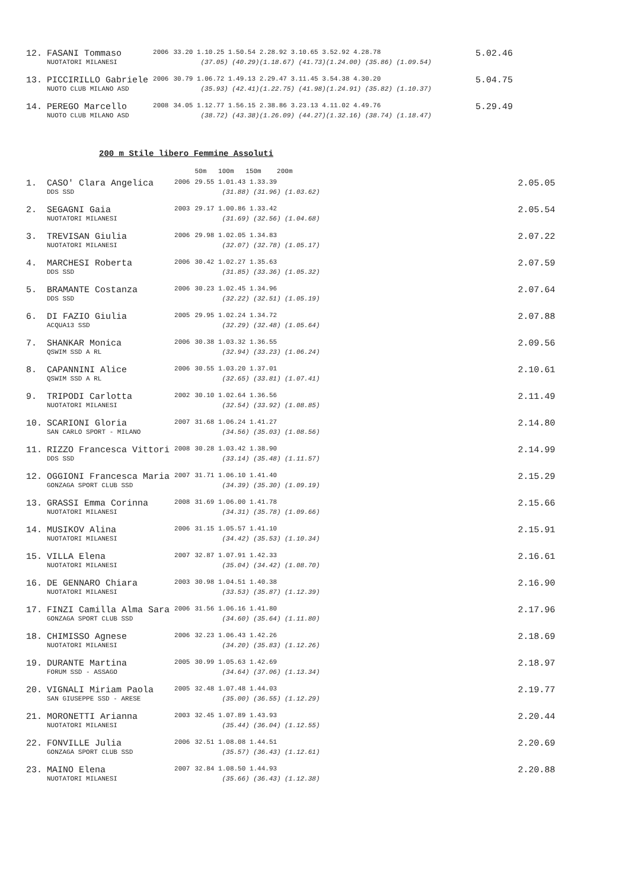| 12. | FASANI Tommaso | 2006 | 33.20 1.10.25 1.50.54 2.28.92 3.10.65 3.52.92 4.28.78 | 5.02.46 |
| | NUOTATORI MILANESI | | (37.05) (40.29)(1.18.67) (41.73)(1.24.00) (35.86) (1.09.54) | |
| 13. | PICCIRILLO Gabriele | 2006 | 30.79 1.06.72 1.49.13 2.29.47 3.11.45 3.54.38 4.30.20 | 5.04.75 |
| | NUOTO CLUB MILANO ASD | | (35.93) (42.41)(1.22.75) (41.98)(1.24.91) (35.82) (1.10.37) | |
| 14. | PEREGO Marcello | 2008 | 34.05 1.12.77 1.56.15 2.38.86 3.23.13 4.11.02 4.49.76 | 5.29.49 |
| | NUOTO CLUB MILANO ASD | | (38.72) (43.38)(1.26.09) (44.27)(1.32.16) (38.74) (1.18.47) | |
200 m Stile libero Femmine Assoluti
| | | | 50m 100m 150m 200m | |
| 1. | CASO' Clara Angelica | 2006 | 29.55 1.01.43 1.33.39 | 2.05.05 |
| | DDS SSD | | (31.88) (31.96) (1.03.62) | |
| 2. | SEGAGNI Gaia | 2003 | 29.17 1.00.86 1.33.42 | 2.05.54 |
| | NUOTATORI MILANESI | | (31.69) (32.56) (1.04.68) | |
| 3. | TREVISAN Giulia | 2006 | 29.98 1.02.05 1.34.83 | 2.07.22 |
| | NUOTATORI MILANESI | | (32.07) (32.78) (1.05.17) | |
| 4. | MARCHESI Roberta | 2006 | 30.42 1.02.27 1.35.63 | 2.07.59 |
| | DDS SSD | | (31.85) (33.36) (1.05.32) | |
| 5. | BRAMANTE Costanza | 2006 | 30.23 1.02.45 1.34.96 | 2.07.64 |
| | DDS SSD | | (32.22) (32.51) (1.05.19) | |
| 6. | DI FAZIO Giulia | 2005 | 29.95 1.02.24 1.34.72 | 2.07.88 |
| | ACQUA13 SSD | | (32.29) (32.48) (1.05.64) | |
| 7. | SHANKAR Monica | 2006 | 30.38 1.03.32 1.36.55 | 2.09.56 |
| | QSWIM SSD A RL | | (32.94) (33.23) (1.06.24) | |
| 8. | CAPANNINI Alice | 2006 | 30.55 1.03.20 1.37.01 | 2.10.61 |
| | QSWIM SSD A RL | | (32.65) (33.81) (1.07.41) | |
| 9. | TRIPODI Carlotta | 2002 | 30.10 1.02.64 1.36.56 | 2.11.49 |
| | NUOTATORI MILANESI | | (32.54) (33.92) (1.08.85) | |
| 10. | SCARIONI Gloria | 2007 | 31.68 1.06.24 1.41.27 | 2.14.80 |
| | SAN CARLO SPORT - MILANO | | (34.56) (35.03) (1.08.56) | |
| 11. | RIZZO Francesca Vittori | 2008 | 30.28 1.03.42 1.38.90 | 2.14.99 |
| | DDS SSD | | (33.14) (35.48) (1.11.57) | |
| 12. | OGGIONI Francesca Maria | 2007 | 31.71 1.06.10 1.41.40 | 2.15.29 |
| | GONZAGA SPORT CLUB SSD | | (34.39) (35.30) (1.09.19) | |
| 13. | GRASSI Emma Corinna | 2008 | 31.69 1.06.00 1.41.78 | 2.15.66 |
| | NUOTATORI MILANESI | | (34.31) (35.78) (1.09.66) | |
| 14. | MUSIKOV Alina | 2006 | 31.15 1.05.57 1.41.10 | 2.15.91 |
| | NUOTATORI MILANESI | | (34.42) (35.53) (1.10.34) | |
| 15. | VILLA Elena | 2007 | 32.87 1.07.91 1.42.33 | 2.16.61 |
| | NUOTATORI MILANESI | | (35.04) (34.42) (1.08.70) | |
| 16. | DE GENNARO Chiara | 2003 | 30.98 1.04.51 1.40.38 | 2.16.90 |
| | NUOTATORI MILANESI | | (33.53) (35.87) (1.12.39) | |
| 17. | FINZI Camilla Alma Sara | 2006 | 31.56 1.06.16 1.41.80 | 2.17.96 |
| | GONZAGA SPORT CLUB SSD | | (34.60) (35.64) (1.11.80) | |
| 18. | CHIMISSO Agnese | 2006 | 32.23 1.06.43 1.42.26 | 2.18.69 |
| | NUOTATORI MILANESI | | (34.20) (35.83) (1.12.26) | |
| 19. | DURANTE Martina | 2005 | 30.99 1.05.63 1.42.69 | 2.18.97 |
| | FORUM SSD - ASSAGO | | (34.64) (37.06) (1.13.34) | |
| 20. | VIGNALI Miriam Paola | 2005 | 32.48 1.07.48 1.44.03 | 2.19.77 |
| | SAN GIUSEPPE SSD - ARESE | | (35.00) (36.55) (1.12.29) | |
| 21. | MORONETTI Arianna | 2003 | 32.45 1.07.89 1.43.93 | 2.20.44 |
| | NUOTATORI MILANESI | | (35.44) (36.04) (1.12.55) | |
| 22. | FONVILLE Julia | 2006 | 32.51 1.08.08 1.44.51 | 2.20.69 |
| | GONZAGA SPORT CLUB SSD | | (35.57) (36.43) (1.12.61) | |
| 23. | MAINO Elena | 2007 | 32.84 1.08.50 1.44.93 | 2.20.88 |
| | NUOTATORI MILANESI | | (35.66) (36.43) (1.12.38) | |